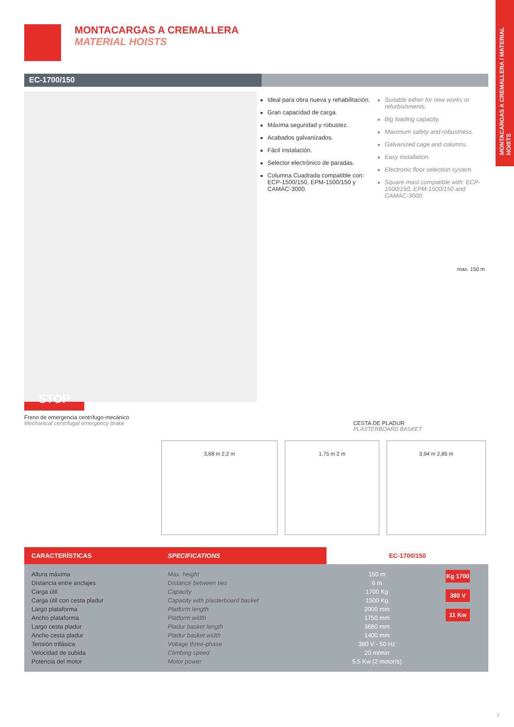MONTACARGAS A CREMALLERA / MATERIAL HOISTS
MONTACARGAS A CREMALLERA
MATERIAL HOISTS
EC-1700/150
Ideal para obra nueva y rehabilitación.
Gran capacidad de carga.
Máxima seguridad y robustez.
Acabados galvanizados.
Fácil instalación.
Selector electrónico de paradas.
Columna Cuadrada compatible con: ECP-1500/150, EPM-1500/150 y CAMAC-3000.
Suitable either for new works or refurbishments.
Big loading capacity.
Maximum safety and robustness.
Galvanized cage and columns.
Easy installation.
Electronic floor selection system.
Square mast compatible with: ECP-1500/150, EPM-1500/150 and CAMAC-3000.
max. 150 m
STOP
Freno de emergencia centrífugo-mecánico
Mechanical centrifugal emergency brake
CESTA DE PLADUR
PLASTERBOARD BASKET
3,68 m 2,2 m 1,75 m 2 m 3,94 m 2,85 m
| CARACTERÍSTICAS | SPECIFICATIONS | EC-1700/150 | |
| --- | --- | --- | --- |
| Altura máxima Distancia entre anclajes Carga útil Carga útil con cesta pladur Largo plataforma Ancho plataforma Largo cesta pladur Ancho cesta pladur Tensión trifásica Velocidad de subida Potencia del motor | Max. height Distance between ties Capacity Capacity with plasterboard basket Platform length Platform width Pladur basket length Pladur basket width Voltage three-phase Climbing speed Motor power | 150 m 6 m 1700 Kg 1500 Kg 2000 mm 1750 mm 3680 mm 1400 mm 380 V - 50 Hz 20 m/min 5,5 Kw (2 motor/s) | Kg 1700 380 V 11 Kw |
7